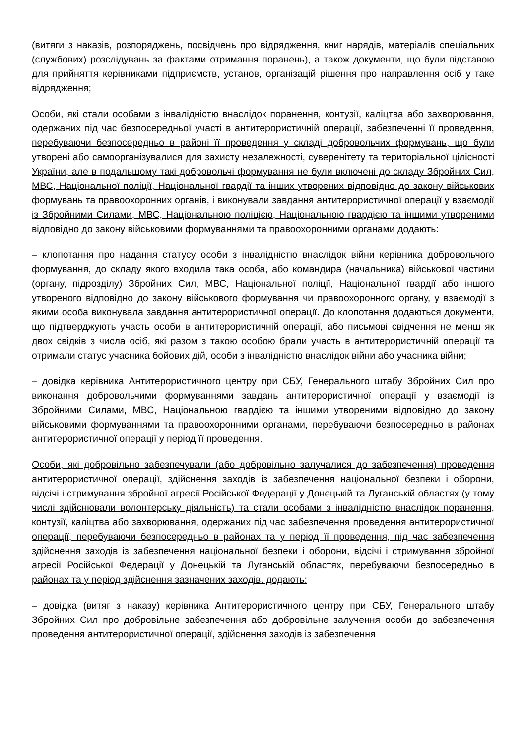(витяги з наказів, розпоряджень, посвідчень про відрядження, книг нарядів, матеріалів спеціальних (службових) розслідувань за фактами отримання поранень), а також документи, що були підставою для прийняття керівниками підприємств, установ, організацій рішення про направлення осіб у таке відрядження;
Особи, які стали особами з інвалідністю внаслідок поранення, контузії, каліцтва або захворювання, одержаних під час безпосередньої участі в антитерористичній операції, забезпеченні її проведення, перебуваючи безпосередньо в районі її проведення у складі добровольчих формувань, що були утворені або самоорганізувалися для захисту незалежності, суверенітету та територіальної цілісності України, але в подальшому такі добровольчі формування не були включені до складу Збройних Сил, МВС, Національної поліції, Національної гвардії та інших утворених відповідно до закону військових формувань та правоохоронних органів, і виконували завдання антитерористичної операції у взаємодії із Збройними Силами, МВС, Національною поліцією, Національною гвардією та іншими утвореними відповідно до закону військовими формуваннями та правоохоронними органами додають:
– клопотання про надання статусу особи з інвалідністю внаслідок війни керівника добровольчого формування, до складу якого входила така особа, або командира (начальника) військової частини (органу, підрозділу) Збройних Сил, МВС, Національної поліції, Національної гвардії або іншого утвореного відповідно до закону військового формування чи правоохоронного органу, у взаємодії з якими особа виконувала завдання антитерористичної операції. До клопотання додаються документи, що підтверджують участь особи в антитерористичній операції, або письмові свідчення не менш як двох свідків з числа осіб, які разом з такою особою брали участь в антитерористичній операції та отримали статус учасника бойових дій, особи з інвалідністю внаслідок війни або учасника війни;
– довідка керівника Антитерористичного центру при СБУ, Генерального штабу Збройних Сил про виконання добровольчими формуваннями завдань антитерористичної операції у взаємодії із Збройними Силами, МВС, Національною гвардією та іншими утвореними відповідно до закону військовими формуваннями та правоохоронними органами, перебуваючи безпосередньо в районах антитерористичної операції у період її проведення.
Особи, які добровільно забезпечували (або добровільно залучалися до забезпечення) проведення антитерористичної операції, здійснення заходів із забезпечення національної безпеки і оборони, відсічі і стримування збройної агресії Російської Федерації у Донецькій та Луганській областях (у тому числі здійснювали волонтерську діяльність) та стали особами з інвалідністю внаслідок поранення, контузії, каліцтва або захворювання, одержаних під час забезпечення проведення антитерористичної операції, перебуваючи безпосередньо в районах та у період її проведення, під час забезпечення здійснення заходів із забезпечення національної безпеки і оборони, відсічі і стримування збройної агресії Російської Федерації у Донецькій та Луганській областях, перебуваючи безпосередньо в районах та у період здійснення зазначених заходів. додають:
– довідка (витяг з наказу) керівника Антитерористичного центру при СБУ, Генерального штабу Збройних Сил про добровільне забезпечення або добровільне залучення особи до забезпечення проведення антитерористичної операції, здійснення заходів із забезпечення